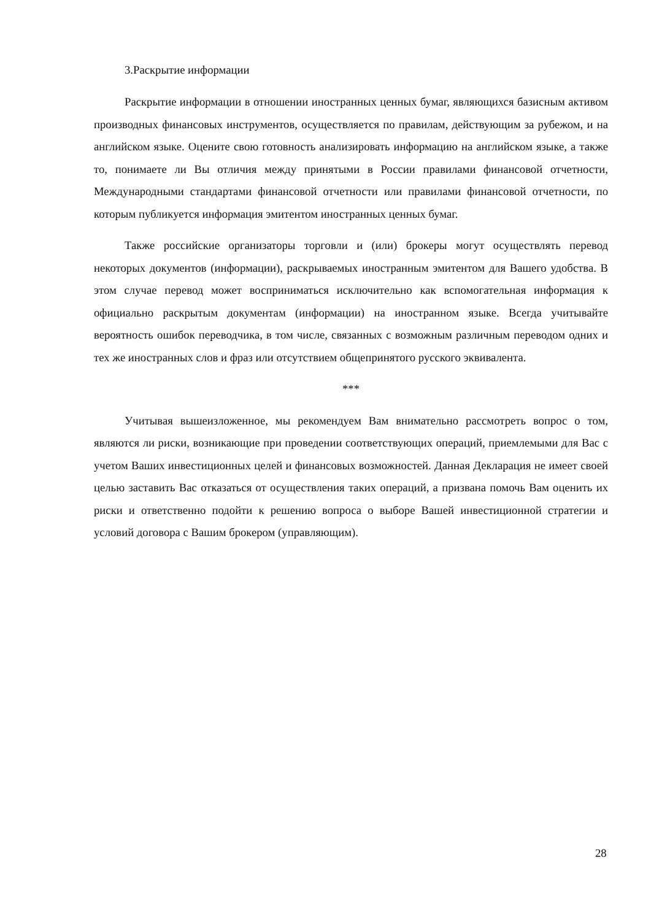3.Раскрытие информации
Раскрытие информации в отношении иностранных ценных бумаг, являющихся базисным активом производных финансовых инструментов, осуществляется по правилам, действующим за рубежом, и на английском языке. Оцените свою готовность анализировать информацию на английском языке, а также то, понимаете ли Вы отличия между принятыми в России правилами финансовой отчетности, Международными стандартами финансовой отчетности или правилами финансовой отчетности, по которым публикуется информация эмитентом иностранных ценных бумаг.
Также российские организаторы торговли и (или) брокеры могут осуществлять перевод некоторых документов (информации), раскрываемых иностранным эмитентом для Вашего удобства. В этом случае перевод может восприниматься исключительно как вспомогательная информация к официально раскрытым документам (информации) на иностранном языке. Всегда учитывайте вероятность ошибок переводчика, в том числе, связанных с возможным различным переводом одних и тех же иностранных слов и фраз или отсутствием общепринятого русского эквивалента.
***
Учитывая вышеизложенное, мы рекомендуем Вам внимательно рассмотреть вопрос о том, являются ли риски, возникающие при проведении соответствующих операций, приемлемыми для Вас с учетом Ваших инвестиционных целей и финансовых возможностей. Данная Декларация не имеет своей целью заставить Вас отказаться от осуществления таких операций, а призвана помочь Вам оценить их риски и ответственно подойти к решению вопроса о выборе Вашей инвестиционной стратегии и условий договора с Вашим брокером (управляющим).
28